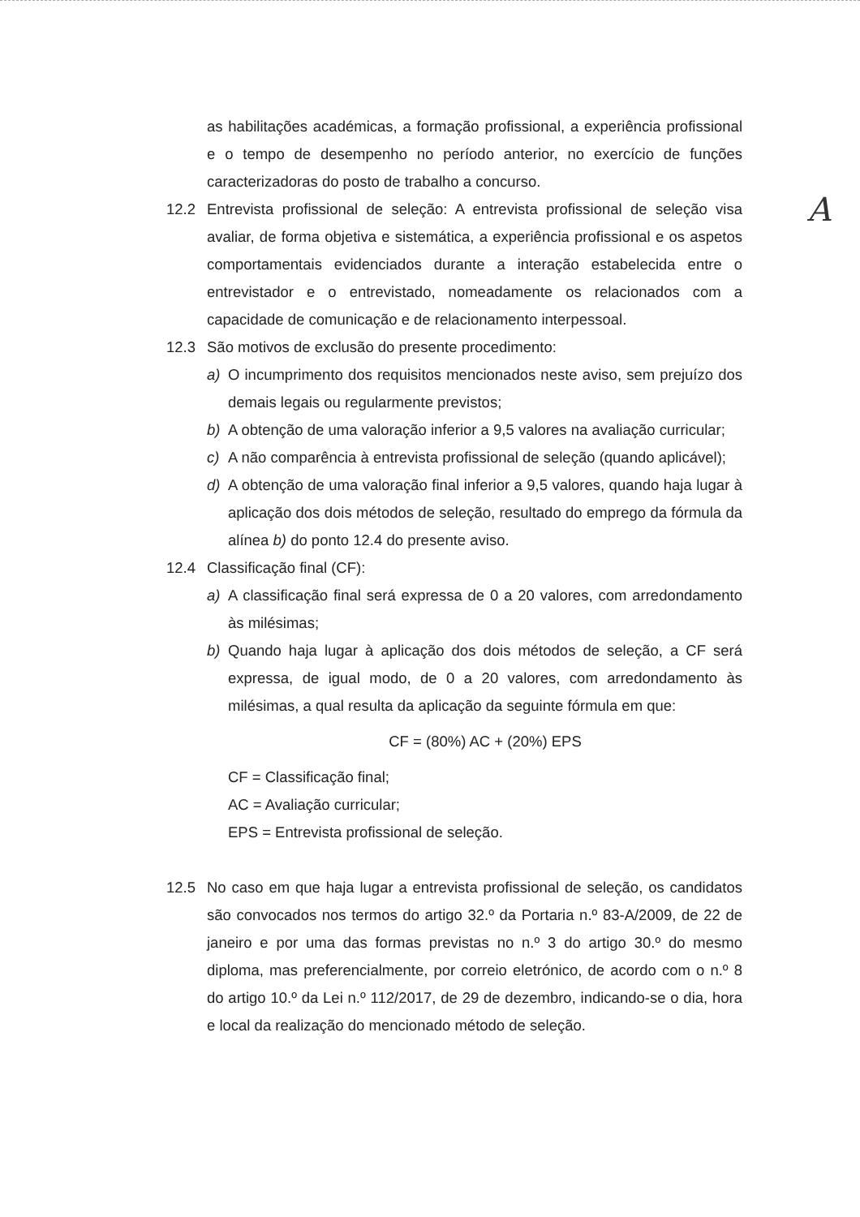A
as habilitações académicas, a formação profissional, a experiência profissional e o tempo de desempenho no período anterior, no exercício de funções caracterizadoras do posto de trabalho a concurso.
12.2 Entrevista profissional de seleção: A entrevista profissional de seleção visa avaliar, de forma objetiva e sistemática, a experiência profissional e os aspetos comportamentais evidenciados durante a interação estabelecida entre o entrevistador e o entrevistado, nomeadamente os relacionados com a capacidade de comunicação e de relacionamento interpessoal.
12.3 São motivos de exclusão do presente procedimento:
a) O incumprimento dos requisitos mencionados neste aviso, sem prejuízo dos demais legais ou regularmente previstos;
b) A obtenção de uma valoração inferior a 9,5 valores na avaliação curricular;
c) A não comparência à entrevista profissional de seleção (quando aplicável);
d) A obtenção de uma valoração final inferior a 9,5 valores, quando haja lugar à aplicação dos dois métodos de seleção, resultado do emprego da fórmula da alínea b) do ponto 12.4 do presente aviso.
12.4 Classificação final (CF):
a) A classificação final será expressa de 0 a 20 valores, com arredondamento às milésimas;
b) Quando haja lugar à aplicação dos dois métodos de seleção, a CF será expressa, de igual modo, de 0 a 20 valores, com arredondamento às milésimas, a qual resulta da aplicação da seguinte fórmula em que:
CF = (80%) AC + (20%) EPS
CF = Classificação final;
AC = Avaliação curricular;
EPS = Entrevista profissional de seleção.
12.5 No caso em que haja lugar a entrevista profissional de seleção, os candidatos são convocados nos termos do artigo 32.º da Portaria n.º 83-A/2009, de 22 de janeiro e por uma das formas previstas no n.º 3 do artigo 30.º do mesmo diploma, mas preferencialmente, por correio eletrónico, de acordo com o n.º 8 do artigo 10.º da Lei n.º 112/2017, de 29 de dezembro, indicando-se o dia, hora e local da realização do mencionado método de seleção.